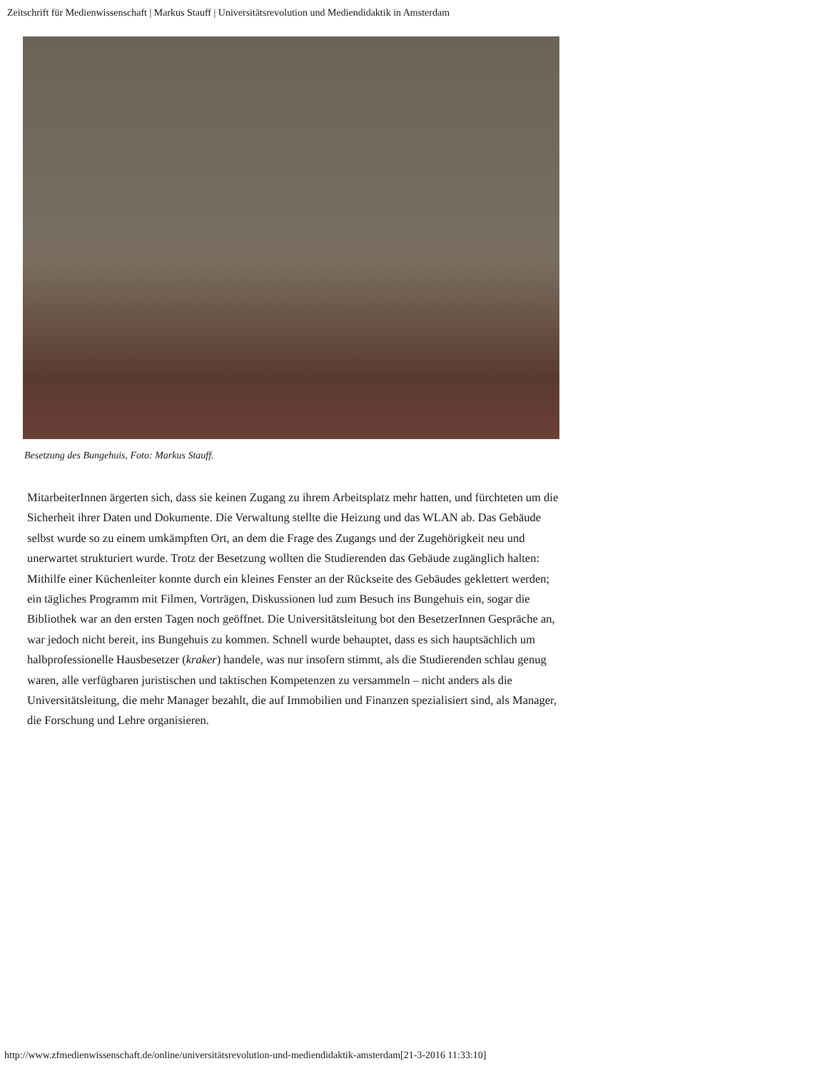Zeitschrift für Medienwissenschaft | Markus Stauff | Universitätsrevolution und Mediendidaktik in Amsterdam
Besetzung des Bungehuis, Foto: Markus Stauff.
MitarbeiterInnen ärgerten sich, dass sie keinen Zugang zu ihrem Arbeitsplatz mehr hatten, und fürchteten um die Sicherheit ihrer Daten und Dokumente. Die Verwaltung stellte die Heizung und das WLAN ab. Das Gebäude selbst wurde so zu einem umkämpften Ort, an dem die Frage des Zugangs und der Zugehörigkeit neu und unerwartet strukturiert wurde. Trotz der Besetzung wollten die Studierenden das Gebäude zugänglich halten: Mithilfe einer Küchenleiter konnte durch ein kleines Fenster an der Rückseite des Gebäudes geklettert werden; ein tägliches Programm mit Filmen, Vorträgen, Diskussionen lud zum Besuch ins Bungehuis ein, sogar die Bibliothek war an den ersten Tagen noch geöffnet. Die Universitätsleitung bot den BesetzerInnen Gespräche an, war jedoch nicht bereit, ins Bungehuis zu kommen. Schnell wurde behauptet, dass es sich hauptsächlich um halbprofessionelle Hausbesetzer (kraker) handele, was nur insofern stimmt, als die Studierenden schlau genug waren, alle verfügbaren juristischen und taktischen Kompetenzen zu versammeln – nicht anders als die Universitätsleitung, die mehr Manager bezahlt, die auf Immobilien und Finanzen spezialisiert sind, als Manager, die Forschung und Lehre organisieren.
http://www.zfmedienwissenschaft.de/online/universitätsrevolution-und-mediendidaktik-amsterdam[21-3-2016 11:33:10]